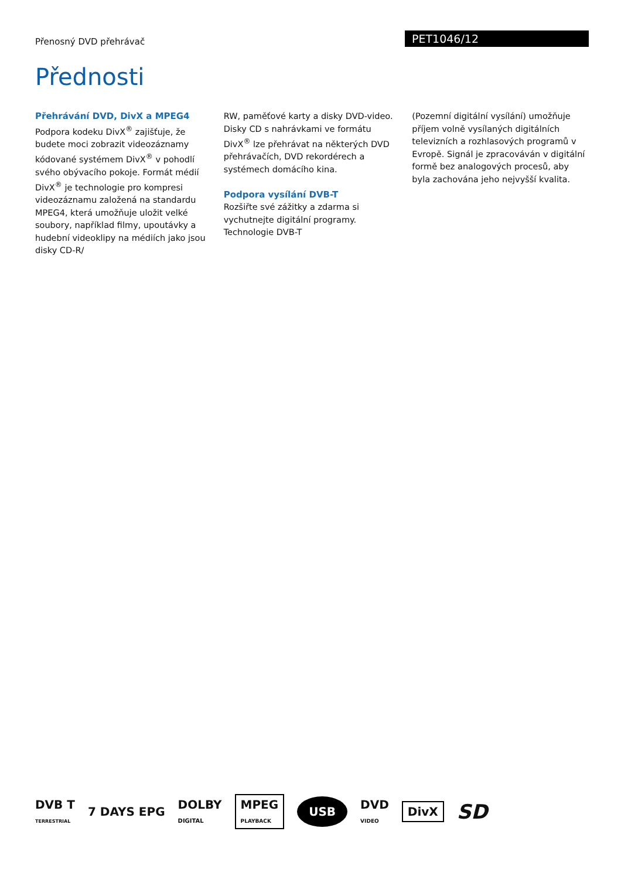Přenosný DVD přehrávač
PET1046/12
Přednosti
Přehrávání DVD, DivX a MPEG4
Podpora kodeku DivX<sup>®</sup> zajišťuje, že budete moci zobrazit videozáznamy kódované systémem DivX<sup>®</sup> v pohodlí svého obývacího pokoje. Formát médií DivX<sup>®</sup> je technologie pro kompresi videozáznamu založená na standardu MPEG4, která umožňuje uložit velké soubory, například filmy, upoutávky a hudební videoklipy na médiích jako jsou disky CD-R/
RW, paměťové karty a disky DVD-video. Disky CD s nahrávkami ve formátu DivX<sup>®</sup> lze přehrávat na některých DVD přehrávačích, DVD rekordérech a systémech domácího kina.
Podpora vysílání DVB-T
Rozšiřte své zážitky a zdarma si vychutnejte digitální programy. Technologie DVB-T
(Pozemní digitální vysílání) umožňuje příjem volně vysílaných digitálních televizních a rozhlasových programů v Evropě. Signál je zpracováván v digitální formě bez analogových procesů, aby byla zachována jeho nejvyšší kvalita.
DVB T
TERRESTRIAL
7 DAYS EPG
DOLBY
DIGITAL
MPEG
PLAYBACK
USB
DVD
VIDEO
DivX
SD